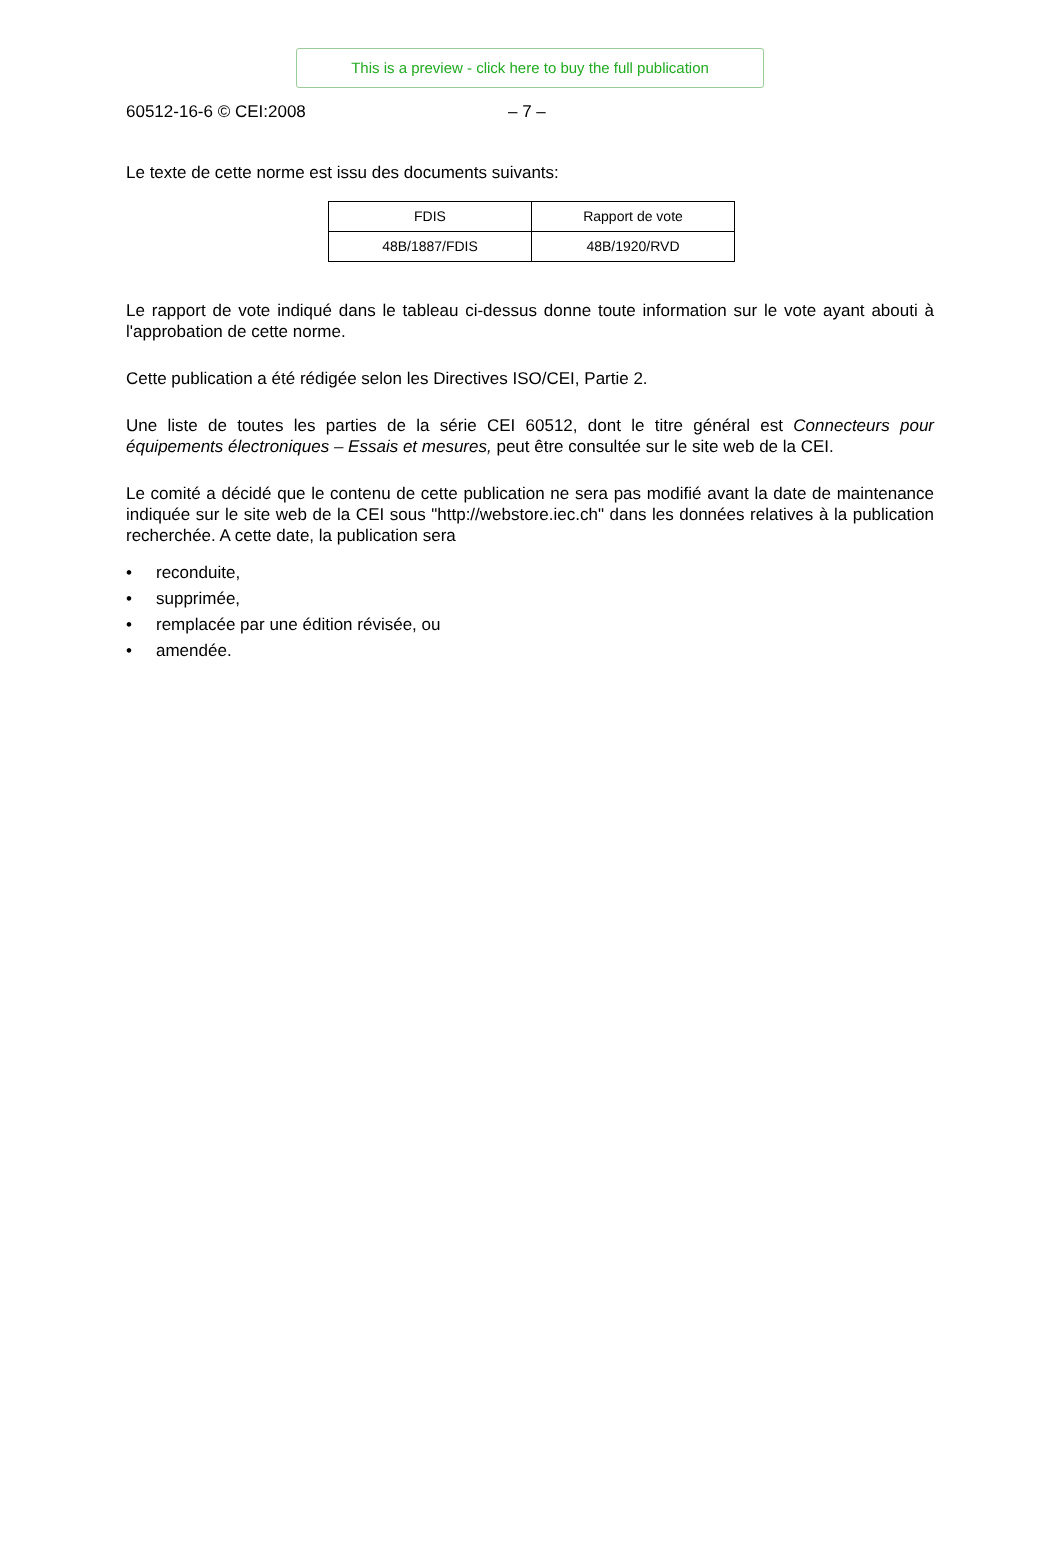This is a preview - click here to buy the full publication
60512-16-6 © CEI:2008 – 7 –
Le texte de cette norme est issu des documents suivants:
| FDIS | Rapport de vote |
| 48B/1887/FDIS | 48B/1920/RVD |
Le rapport de vote indiqué dans le tableau ci-dessus donne toute information sur le vote ayant abouti à l'approbation de cette norme.
Cette publication a été rédigée selon les Directives ISO/CEI, Partie 2.
Une liste de toutes les parties de la série CEI 60512, dont le titre général est Connecteurs pour équipements électroniques – Essais et mesures, peut être consultée sur le site web de la CEI.
Le comité a décidé que le contenu de cette publication ne sera pas modifié avant la date de maintenance indiquée sur le site web de la CEI sous "http://webstore.iec.ch" dans les données relatives à la publication recherchée. A cette date, la publication sera
• reconduite,
• supprimée,
• remplacée par une édition révisée, ou
• amendée.